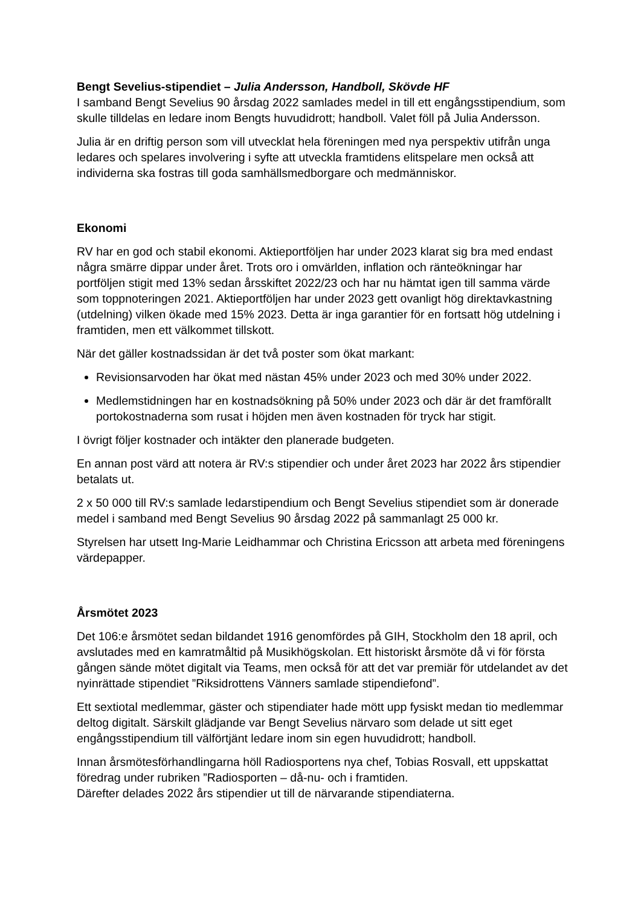Bengt Sevelius-stipendiet – Julia Andersson, Handboll, Skövde HF
I samband Bengt Sevelius 90 årsdag 2022 samlades medel in till ett engångsstipendium, som skulle tilldelas en ledare inom Bengts huvudidrott; handboll. Valet föll på Julia Andersson.
Julia är en driftig person som vill utvecklat hela föreningen med nya perspektiv utifrån unga ledares och spelares involvering i syfte att utveckla framtidens elitspelare men också att individerna ska fostras till goda samhällsmedborgare och medmänniskor.
Ekonomi
RV har en god och stabil ekonomi. Aktieportföljen har under 2023 klarat sig bra med endast några smärre dippar under året. Trots oro i omvärlden, inflation och ränteökningar har portföljen stigit med 13% sedan årsskiftet 2022/23 och har nu hämtat igen till samma värde som toppnoteringen 2021. Aktieportföljen har under 2023 gett ovanligt hög direktavkastning (utdelning) vilken ökade med 15% 2023. Detta är inga garantier för en fortsatt hög utdelning i framtiden, men ett välkommet tillskott.
När det gäller kostnadssidan är det två poster som ökat markant:
Revisionsarvoden har ökat med nästan 45% under 2023 och med 30% under 2022.
Medlemstidningen har en kostnadsökning på 50% under 2023 och där är det framförallt portokostnaderna som rusat i höjden men även kostnaden för tryck har stigit.
I övrigt följer kostnader och intäkter den planerade budgeten.
En annan post värd att notera är RV:s stipendier och under året 2023 har 2022 års stipendier betalats ut.
2 x 50 000 till RV:s samlade ledarstipendium och Bengt Sevelius stipendiet som är donerade medel i samband med Bengt Sevelius 90 årsdag 2022 på sammanlagt 25 000 kr.
Styrelsen har utsett Ing-Marie Leidhammar och Christina Ericsson att arbeta med föreningens värdepapper.
Årsmötet 2023
Det 106:e årsmötet sedan bildandet 1916 genomfördes på GIH, Stockholm den 18 april, och avslutades med en kamratmåltid på Musikhögskolan. Ett historiskt årsmöte då vi för första gången sände mötet digitalt via Teams, men också för att det var premiär för utdelandet av det nyinrättade stipendiet ”Riksidrottens Vänners samlade stipendiefond”.
Ett sextiotal medlemmar, gäster och stipendiater hade mött upp fysiskt medan tio medlemmar deltog digitalt. Särskilt glädjande var Bengt Sevelius närvaro som delade ut sitt eget engångsstipendium till välförtjänt ledare inom sin egen huvudidrott; handboll.
Innan årsmötesförhandlingarna höll Radiosportens nya chef, Tobias Rosvall, ett uppskattat föredrag under rubriken ”Radiosporten – då-nu- och i framtiden.
Därefter delades 2022 års stipendier ut till de närvarande stipendiaterna.